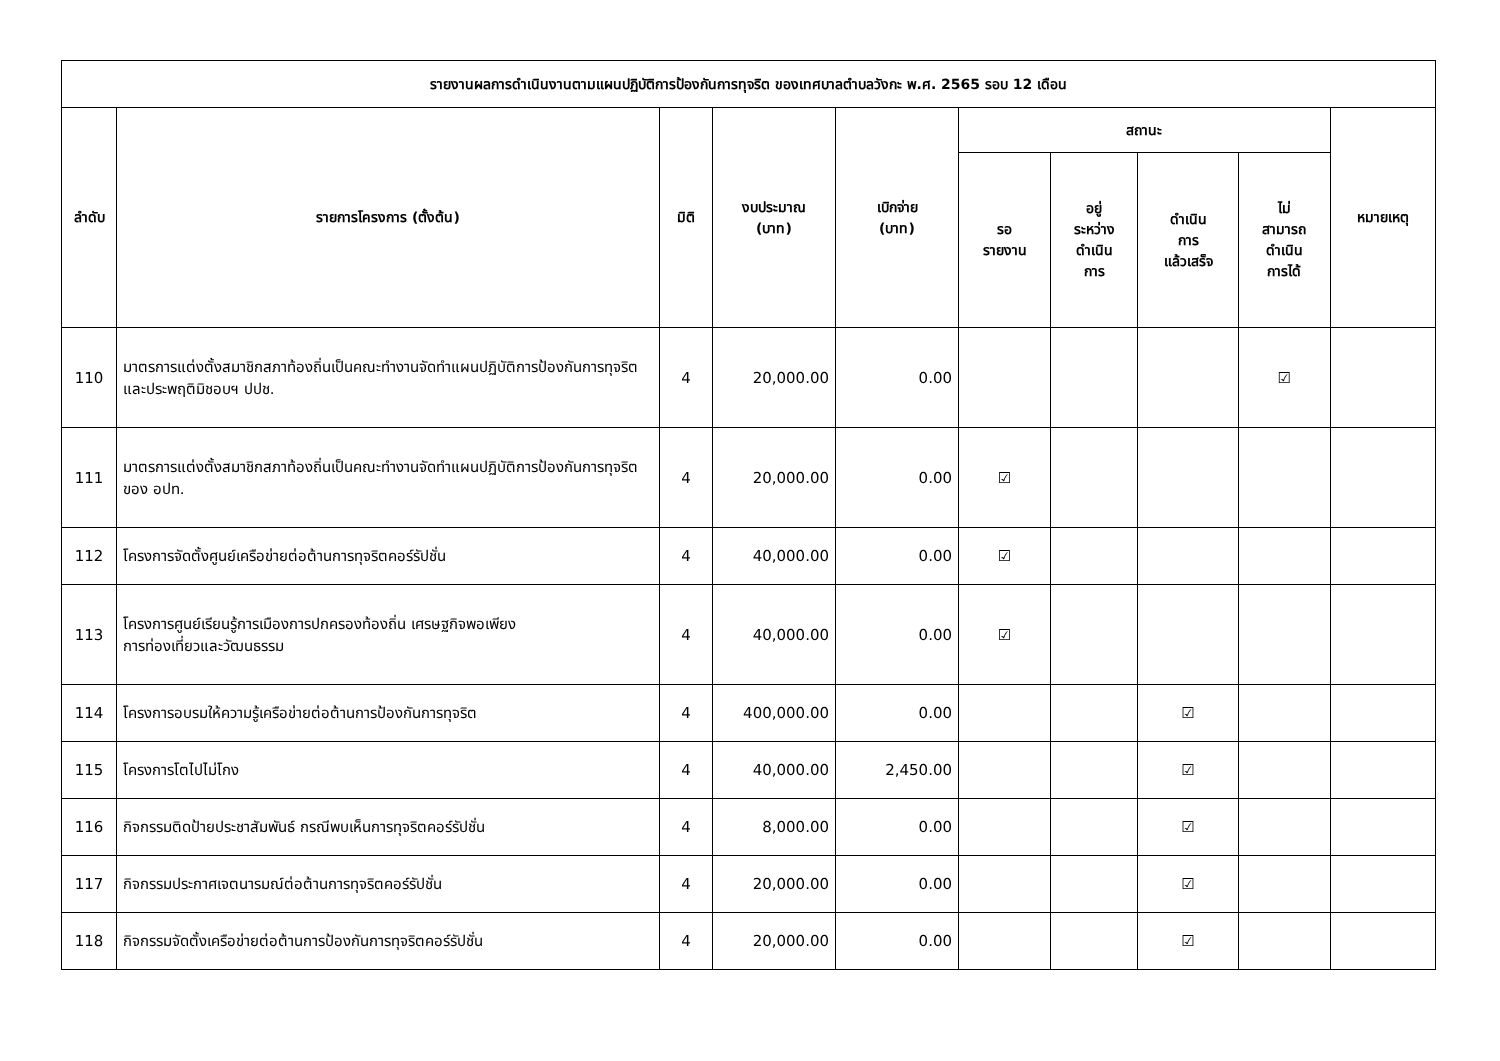| รายงานผลการดำเนินงานตามแผนปฏิบัติการป้องกันการทุจริต ของเทศบาลตำบลวังกะ พ.ศ. 2565 รอบ 12 เดือน | | | | | | | | | |
| --- | --- | --- | --- | --- | --- | --- | --- | --- | --- |
| ลำดับ | รายการโครงการ (ตั้งต้น) | มิติ | งบประมาณ (บาท) | เบิกจ่าย (บาท) | สถานะ | | | | หมายเหตุ |
| | | | | | รอ รายงาน | อยู่ ระหว่าง ดำเนิน การ | ดำเนิน การ แล้วเสร็จ | ไม่ สามารถ ดำเนิน การได้ | |
| 110 | มาตรการแต่งตั้งสมาชิกสภาท้องถิ่นเป็นคณะทำงานจัดทำแผนปฏิบัติการป้องกันการทุจริตและประพฤติมิชอบฯ ปปช. | 4 | 20,000.00 | 0.00 | | | | ☑ | |
| 111 | มาตรการแต่งตั้งสมาชิกสภาท้องถิ่นเป็นคณะทำงานจัดทำแผนปฏิบัติการป้องกันการทุจริตของ อปท. | 4 | 20,000.00 | 0.00 | ☑ | | | | |
| 112 | โครงการจัดตั้งศูนย์เครือข่ายต่อต้านการทุจริตคอร์รัปชั่น | 4 | 40,000.00 | 0.00 | ☑ | | | | |
| 113 | โครงการศูนย์เรียนรู้การเมืองการปกครองท้องถิ่น เศรษฐกิจพอเพียง การท่องเที่ยวและวัฒนธรรม | 4 | 40,000.00 | 0.00 | ☑ | | | | |
| 114 | โครงการอบรมให้ความรู้เครือข่ายต่อต้านการป้องกันการทุจริต | 4 | 400,000.00 | 0.00 | | | ☑ | | |
| 115 | โครงการโตไปไม่โกง | 4 | 40,000.00 | 2,450.00 | | | ☑ | | |
| 116 | กิจกรรมติดป้ายประชาสัมพันธ์ กรณีพบเห็นการทุจริตคอร์รัปชั่น | 4 | 8,000.00 | 0.00 | | | ☑ | | |
| 117 | กิจกรรมประกาศเจตนารมณ์ต่อต้านการทุจริตคอร์รัปชั่น | 4 | 20,000.00 | 0.00 | | | ☑ | | |
| 118 | กิจกรรมจัดตั้งเครือข่ายต่อต้านการป้องกันการทุจริตคอร์รัปชั่น | 4 | 20,000.00 | 0.00 | | | ☑ | | |